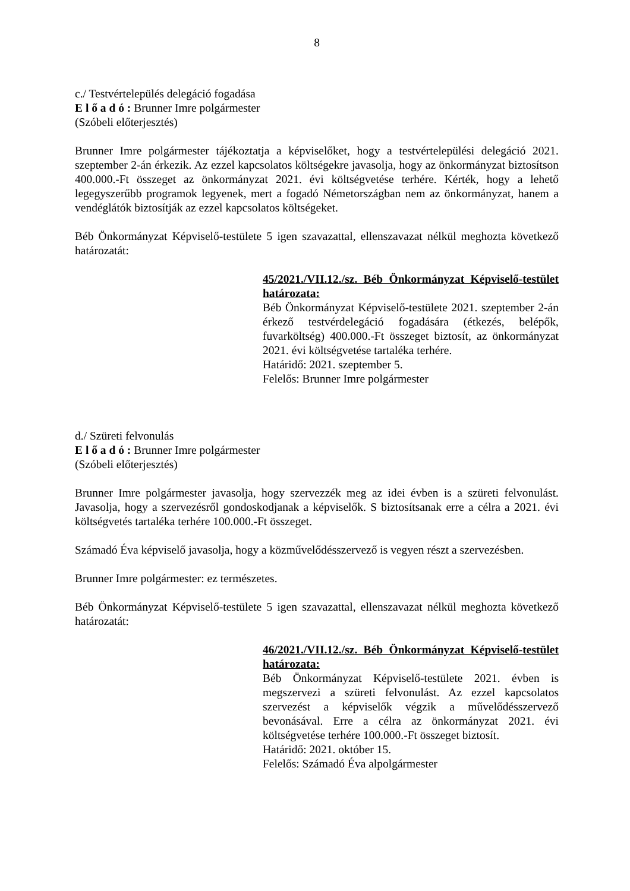8
c./ Testvértelepülés delegáció fogadása
E l ő a d ó : Brunner Imre polgármester
(Szóbeli előterjesztés)
Brunner Imre polgármester tájékoztatja a képviselőket, hogy a testvértelepülési delegáció 2021. szeptember 2-án érkezik. Az ezzel kapcsolatos költségekre javasolja, hogy az önkormányzat biztosítson 400.000.-Ft összeget az önkormányzat 2021. évi költségvetése terhére. Kérték, hogy a lehető legegyszerűbb programok legyenek, mert a fogadó Németországban nem az önkormányzat, hanem a vendéglátók biztosítják az ezzel kapcsolatos költségeket.
Béb Önkormányzat Képviselő-testülete 5 igen szavazattal, ellenszavazat nélkül meghozta következő határozatát:
45/2021./VII.12./sz. Béb Önkormányzat Képviselő-testület határozata:
Béb Önkormányzat Képviselő-testülete 2021. szeptember 2-án érkező testvérdelegáció fogadására (étkezés, belépők, fuvarköltség) 400.000.-Ft összeget biztosít, az önkormányzat 2021. évi költségvetése tartaléka terhére.
Határidő: 2021. szeptember 5.
Felelős: Brunner Imre polgármester
d./ Szüreti felvonulás
E l ő a d ó : Brunner Imre polgármester
(Szóbeli előterjesztés)
Brunner Imre polgármester javasolja, hogy szervezzék meg az idei évben is a szüreti felvonulást. Javasolja, hogy a szervezésről gondoskodjanak a képviselők. S biztosítsanak erre a célra a 2021. évi költségvetés tartaléka terhére 100.000.-Ft összeget.
Számadó Éva képviselő javasolja, hogy a közművelődésszervező is vegyen részt a szervezésben.
Brunner Imre polgármester: ez természetes.
Béb Önkormányzat Képviselő-testülete 5 igen szavazattal, ellenszavazat nélkül meghozta következő határozatát:
46/2021./VII.12./sz. Béb Önkormányzat Képviselő-testület határozata:
Béb Önkormányzat Képviselő-testülete 2021. évben is megszervezi a szüreti felvonulást. Az ezzel kapcsolatos szervezést a képviselők végzik a művelődésszervező bevonásával. Erre a célra az önkormányzat 2021. évi költségvetése terhére 100.000.-Ft összeget biztosít.
Határidő: 2021. október 15.
Felelős: Számadó Éva alpolgármester